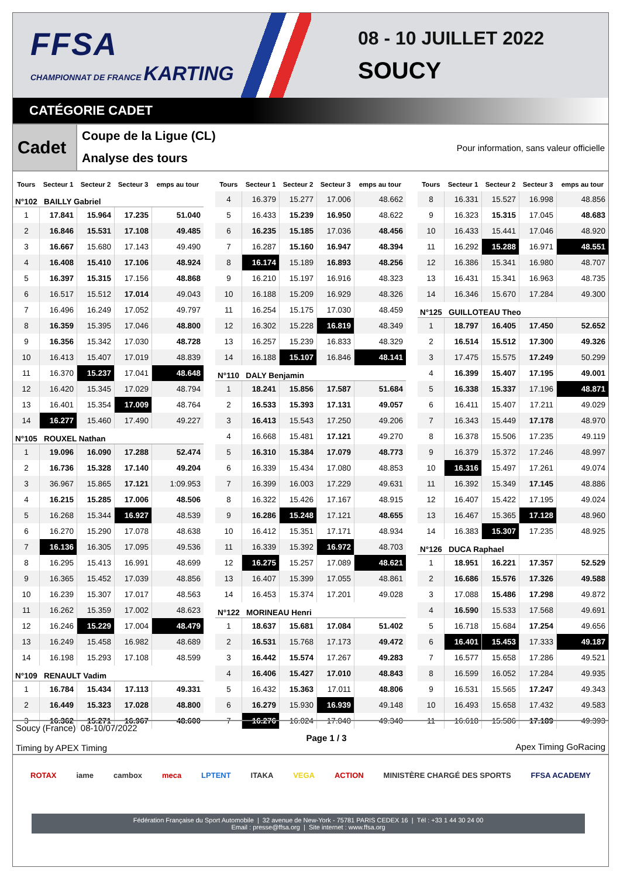FFSA
CHAMPIONNAT DE FRANCE KARTING
08 - 10 JUILLET 2022
SOUCY
CATÉGORIE CADET
Cadet
Coupe de la Ligue (CL)
Analyse des tours
Pour information, sans valeur officielle
| Tours | Secteur 1 | Secteur 2 | Secteur 3 | emps au tour |
| --- | --- | --- | --- | --- |
| N°102 BAILLY Gabriel | | | | |
| 1 | 17.841 | 15.964 | 17.235 | 51.040 |
| 2 | 16.846 | 15.531 | 17.108 | 49.485 |
| 3 | 16.667 | 15.680 | 17.143 | 49.490 |
| 4 | 16.408 | 15.410 | 17.106 | 48.924 |
| 5 | 16.397 | 15.315 | 17.156 | 48.868 |
| 6 | 16.517 | 15.512 | 17.014 | 49.043 |
| 7 | 16.496 | 16.249 | 17.052 | 49.797 |
| 8 | 16.359 | 15.395 | 17.046 | 48.800 |
| 9 | 16.356 | 15.342 | 17.030 | 48.728 |
| 10 | 16.413 | 15.407 | 17.019 | 48.839 |
| 11 | 16.370 | 15.237 | 17.041 | 48.648 |
| 12 | 16.420 | 15.345 | 17.029 | 48.794 |
| 13 | 16.401 | 15.354 | 17.009 | 48.764 |
| 14 | 16.277 | 15.460 | 17.490 | 49.227 |
| N°105 ROUXEL Nathan | | | | |
| 1 | 19.096 | 16.090 | 17.288 | 52.474 |
| 2 | 16.736 | 15.328 | 17.140 | 49.204 |
| 3 | 36.967 | 15.865 | 17.121 | 1:09.953 |
| 4 | 16.215 | 15.285 | 17.006 | 48.506 |
| 5 | 16.268 | 15.344 | 16.927 | 48.539 |
| 6 | 16.270 | 15.290 | 17.078 | 48.638 |
| 7 | 16.136 | 16.305 | 17.095 | 49.536 |
| 8 | 16.295 | 15.413 | 16.991 | 48.699 |
| 9 | 16.365 | 15.452 | 17.039 | 48.856 |
| 10 | 16.239 | 15.307 | 17.017 | 48.563 |
| 11 | 16.262 | 15.359 | 17.002 | 48.623 |
| 12 | 16.246 | 15.229 | 17.004 | 48.479 |
| 13 | 16.249 | 15.458 | 16.982 | 48.689 |
| 14 | 16.198 | 15.293 | 17.108 | 48.599 |
| N°109 RENAULT Vadim | | | | |
| 1 | 16.784 | 15.434 | 17.113 | 49.331 |
| 2 | 16.449 | 15.323 | 17.028 | 48.800 |
| 3 | 16.362 | 15.271 | 16.967 | 48.600 |
| Tours | Secteur 1 | Secteur 2 | Secteur 3 | emps au tour |
| --- | --- | --- | --- | --- |
| 4 | 16.379 | 15.277 | 17.006 | 48.662 |
| 5 | 16.433 | 15.239 | 16.950 | 48.622 |
| 6 | 16.235 | 15.185 | 17.036 | 48.456 |
| 7 | 16.287 | 15.160 | 16.947 | 48.394 |
| 8 | 16.174 | 15.189 | 16.893 | 48.256 |
| 9 | 16.210 | 15.197 | 16.916 | 48.323 |
| 10 | 16.188 | 15.209 | 16.929 | 48.326 |
| 11 | 16.254 | 15.175 | 17.030 | 48.459 |
| 12 | 16.302 | 15.228 | 16.819 | 48.349 |
| 13 | 16.257 | 15.239 | 16.833 | 48.329 |
| 14 | 16.188 | 15.107 | 16.846 | 48.141 |
| N°110 DALY Benjamin | | | | |
| 1 | 18.241 | 15.856 | 17.587 | 51.684 |
| 2 | 16.533 | 15.393 | 17.131 | 49.057 |
| 3 | 16.413 | 15.543 | 17.250 | 49.206 |
| 4 | 16.668 | 15.481 | 17.121 | 49.270 |
| 5 | 16.310 | 15.384 | 17.079 | 48.773 |
| 6 | 16.339 | 15.434 | 17.080 | 48.853 |
| 7 | 16.399 | 16.003 | 17.229 | 49.631 |
| 8 | 16.322 | 15.426 | 17.167 | 48.915 |
| 9 | 16.286 | 15.248 | 17.121 | 48.655 |
| 10 | 16.412 | 15.351 | 17.171 | 48.934 |
| 11 | 16.339 | 15.392 | 16.972 | 48.703 |
| 12 | 16.275 | 15.257 | 17.089 | 48.621 |
| 13 | 16.407 | 15.399 | 17.055 | 48.861 |
| 14 | 16.453 | 15.374 | 17.201 | 49.028 |
| N°122 MORINEAU Henri | | | | |
| 1 | 18.637 | 15.681 | 17.084 | 51.402 |
| 2 | 16.531 | 15.768 | 17.173 | 49.472 |
| 3 | 16.442 | 15.574 | 17.267 | 49.283 |
| 4 | 16.406 | 15.427 | 17.010 | 48.843 |
| 5 | 16.432 | 15.363 | 17.011 | 48.806 |
| 6 | 16.279 | 15.930 | 16.939 | 49.148 |
| 7 | 16.276 | 16.024 | 17.040 | 49.340 |
| Tours | Secteur 1 | Secteur 2 | Secteur 3 | emps au tour |
| --- | --- | --- | --- | --- |
| 8 | 16.331 | 15.527 | 16.998 | 48.856 |
| 9 | 16.323 | 15.315 | 17.045 | 48.683 |
| 10 | 16.433 | 15.441 | 17.046 | 48.920 |
| 11 | 16.292 | 15.288 | 16.971 | 48.551 |
| 12 | 16.386 | 15.341 | 16.980 | 48.707 |
| 13 | 16.431 | 15.341 | 16.963 | 48.735 |
| 14 | 16.346 | 15.670 | 17.284 | 49.300 |
| N°125 GUILLOTEAU Theo | | | | |
| 1 | 18.797 | 16.405 | 17.450 | 52.652 |
| 2 | 16.514 | 15.512 | 17.300 | 49.326 |
| 3 | 17.475 | 15.575 | 17.249 | 50.299 |
| 4 | 16.399 | 15.407 | 17.195 | 49.001 |
| 5 | 16.338 | 15.337 | 17.196 | 48.871 |
| 6 | 16.411 | 15.407 | 17.211 | 49.029 |
| 7 | 16.343 | 15.449 | 17.178 | 48.970 |
| 8 | 16.378 | 15.506 | 17.235 | 49.119 |
| 9 | 16.379 | 15.372 | 17.246 | 48.997 |
| 10 | 16.316 | 15.497 | 17.261 | 49.074 |
| 11 | 16.392 | 15.349 | 17.145 | 48.886 |
| 12 | 16.407 | 15.422 | 17.195 | 49.024 |
| 13 | 16.467 | 15.365 | 17.128 | 48.960 |
| 14 | 16.383 | 15.307 | 17.235 | 48.925 |
| N°126 DUCA Raphael | | | | |
| 1 | 18.951 | 16.221 | 17.357 | 52.529 |
| 2 | 16.686 | 15.576 | 17.326 | 49.588 |
| 3 | 17.088 | 15.486 | 17.298 | 49.872 |
| 4 | 16.590 | 15.533 | 17.568 | 49.691 |
| 5 | 16.718 | 15.684 | 17.254 | 49.656 |
| 6 | 16.401 | 15.453 | 17.333 | 49.187 |
| 7 | 16.577 | 15.658 | 17.286 | 49.521 |
| 8 | 16.599 | 16.052 | 17.284 | 49.935 |
| 9 | 16.531 | 15.565 | 17.247 | 49.343 |
| 10 | 16.493 | 15.658 | 17.432 | 49.583 |
| 11 | 16.618 | 15.586 | 17.189 | 49.393 |
Soucy (France) 08-10/07/2022
Timing by APEX Timing
Page 1 / 3 Apex Timing GoRacing
ROTAX iame cambox meca LPTENT ITAKA VEGA ACTION MINISTÈRE CHARGÉ DES SPORTS FFSA ACADEMY
Fédération Française du Sport Automobile | 32 avenue de New-York - 75781 PARIS CEDEX 16 | Tél : +33 1 44 30 24 00
Email : presse@ffsa.org | Site internet : www.ffsa.org